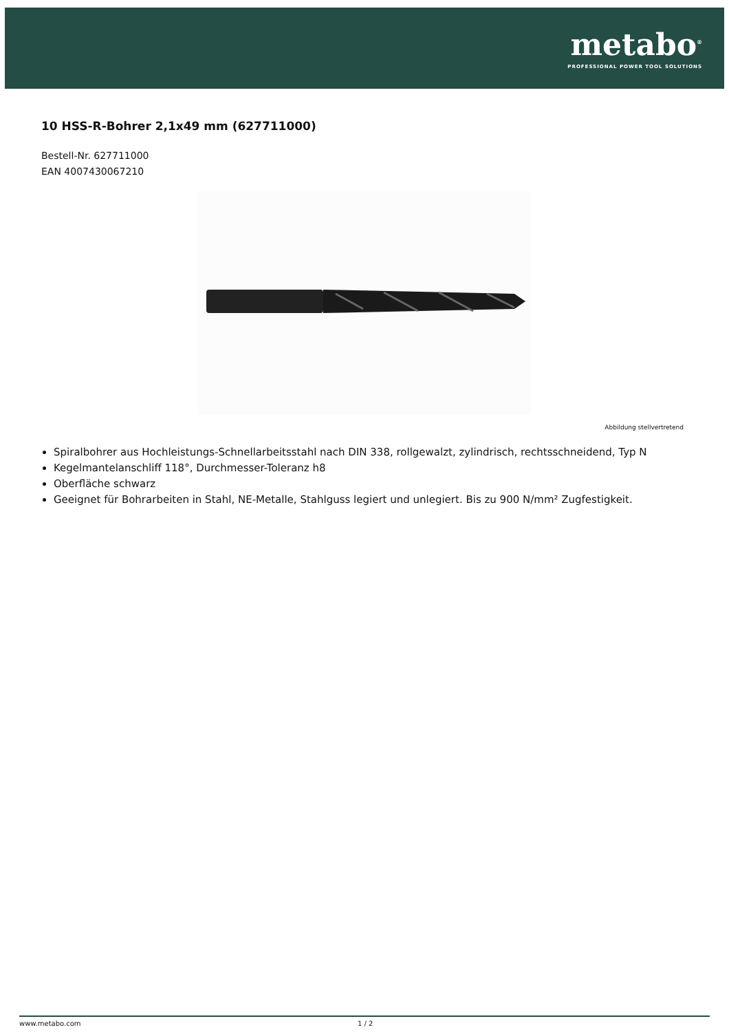metabo<sup>®</sup>
PROFESSIONAL POWER TOOL SOLUTIONS
10 HSS-R-Bohrer 2,1x49 mm (627711000)
Bestell-Nr. 627711000
EAN 4007430067210
Abbildung stellvertretend
Spiralbohrer aus Hochleistungs-Schnellarbeitsstahl nach DIN 338, rollgewalzt, zylindrisch, rechtsschneidend, Typ N
Kegelmantelanschliff 118°, Durchmesser-Toleranz h8
Oberfläche schwarz
Geeignet für Bohrarbeiten in Stahl, NE-Metalle, Stahlguss legiert und unlegiert. Bis zu 900 N/mm² Zugfestigkeit.
www.metabo.com 1 / 2